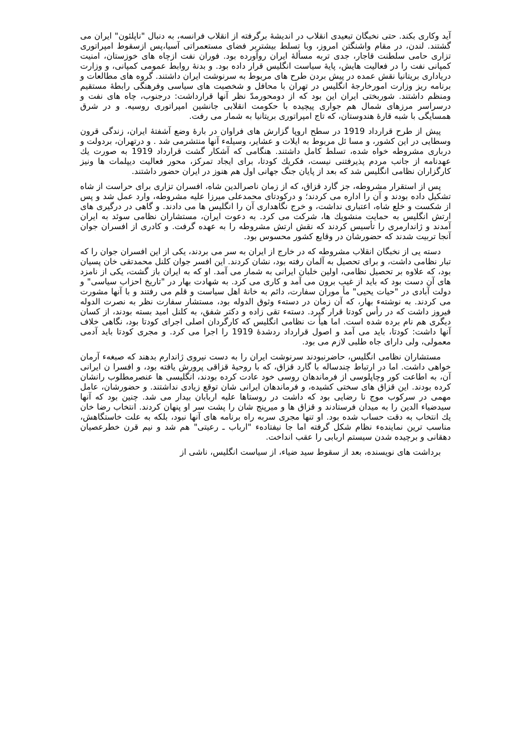آید وکاری بکند. حتی نخبگان تبعیدی انقلاب در اندیشهٔ برگرفته از انقلاب فرانسه، به دنبال "ناپلئون" ایران می گشتند. لندن، در مقام واشنگتن امروز، وبا تسلط بیشتربر فضای مستعمراتی آسیا،پس ازسقوط امپراتوری تزاری حامی سلطنت قاجار، جدی تربه مسألهٔ ایران روآورده بود. فوران نفت ازچاه های خوزستان، امنیت کمپانی نفت را در فعالیت هایش، پایهٔ سیاست انگلیس قرار داده بود. و بدنهٔ روابط عمومی کمپانی، و وزارت دریاداری بریتانیا نقش عمده در پیش بردن طرح های مربوط به سرنوشت ایران داشتند. گروه های مطالعات و برنامه ریز وزارت امورخارجهٔ انگلیس در تهران با محافل و شخصیت های سیاسی وفرهنگی رابطهٔ مستقیم ومنظم داشتند. شوربختی ایران این بود که از دومحورمدّ نظر آنها قرارداشت: درجنوب، چاه های نفت و درسراسر مرزهای شمال هم جواری پیچیده با حکومت انقلابی جانشین امپراتوری روسیه. و در شرق همسایگی با شبه قارهٔ هندوستان، که تاج امپراتوری بریتانیا به شمار می رفت.
پیش از طرح قرارداد 1919 در سطح اروپا گزارش های فراوان در بارهٔ وضع آشفتهٔ ایران، زندگی قرون وسطایی در این کشور، و مسا ئل مربوط به ایلات و عشایر، وسیلهء آنها منتشرمی شد . و درتهران، بردولت و درباری مشروطه خواه شده، تسلط کامل داشتند. هنگامی که آشکار گشت قرارداد 1919 به صورت یك عهدنامه از جانب مردم پذیرفتنی نیست، فکریك کودتا، برای ایجاد تمرکز، محور فعالیت دیپلمات ها ونیز کارگزاران نظامی انگلیس شد که بعد از پایان جنگ جهانی اول هم هنوز در ایران حضور داشتند.
پس از استقرار مشروطه، جز گارد قزاق، که از زمان ناصرالدین شاه، افسران تزاری برای حراست از شاه تشکیل داده بودند و آن را اداره می کردند؛ و درکودتای محمدعلی میرزا علیه مشروطه، وارد عمل شد و پس از شکست و خلع شاه، اعتباری نداشت، و خرج نگاهداری آن را انگلیس ها می دادند. و گاهی در درگیری های ارتش انگلیس به حمایت منشویك ها، شرکت می کرد. به دعوت ایران، مستشاران نظامی سوئد به ایران آمدند و ژاندارمری را تأسیس کردند که نقش ارتش مشروطه را به عهده گرفت. و کادری از افسران جوان آنجا تربیت شدند که حضورشان در وقایع کشور محسوس بود.
دسته یی از نخبگان انقلاب مشروطه که در خارج از ایران به سر می بردند، یکی از این افسران جوان را که تبار نظامی داشت، و برای تحصیل به آلمان رفته بود، نشان کردند. این افسر جوان کلنل محمدتقی خان پسیان بود، که علاوه بر تحصیل نظامی، اولین خلبان ایرانی به شمار می آمد. او که به ایران باز گشت، یکی از نامزد های آن دست بود که باید از غیب برون می آمد و کاری می کرد. به شهادت بهار در "تاریخ احزاب سیاسی" و دولت آبادی در "حیات یحیی" مأ موران سفارت، دائم به خانهٔ اهل سیاست و قلم می رفتند و با آنها مشورت می کردند. به نوشتهء بهار، که آن زمان در دستهء وثوق الدوله بود، مستشار سفارت نظر به نصرت الدوله فیروز داشت که در رأس کودتا قرار گیرد. دستهء تقی زاده و دکتر شفق، به کلنل امید بسته بودند، از کسان دیگری هم نام برده شده است. اما هیأ ت نظامی انگلیس که کارگردان اصلی اجرای کودتا بود، نگاهی خلاف آنها داشت: کودتا، باید می آمد و اصول قرارداد ردشدهٔ 1919 را اجرا می کرد. و مجری کودتا باید آدمی معمولی، ولی دارای جاه طلبی لازم می بود.
مستشاران نظامی انگلیس، حاضرنبودند سرنوشت ایران را به دست نیروی ژاندارم بدهند که صبغهء آرمان خواهی داشت. اما در ارتباط چندساله با گارد قزاق، که با روحیهٔ قزاقی پرورش یافته بود، و افسرا ن ایرانی آن، به اطاعت کور وچاپلوسی از فرماندهان روسی خود عادت کرده بودند، انگلیسی ها عنصرمطلوب رانشان کرده بودند. این قزاق های سختی کشیده، و فرماندهان ایرانی شان توقع زیادی نداشتند. و حضورشان، عامل مهمی در سرکوب موج نا رضایی بود که داشت در روستاها علیه اربابان بیدار می شد. چنین بود که آنها سیدضیاء الدین را به میدان فرستادند و قزاق ها و میرپنج شان را پشت سر او پنهان کردند. انتخاب رضا خان یك انتخاب به دقت حساب شده بود. او تنها مجری سربه راه برنامه های آنها نبود، بلکه به علت خاستگاهش، مناسب ترین نمایندهء نظام شکل گرفته اما جا نیفتادهء "ارباب ـ رعیتی" هم شد و نیم قرن خطرعصیان دهقانی و برچیده شدن سیستم اربابی را عقب انداخت.
برداشت های نویسنده، بعد از سقوط سید ضیاء، از سیاست انگلیس، ناشی از